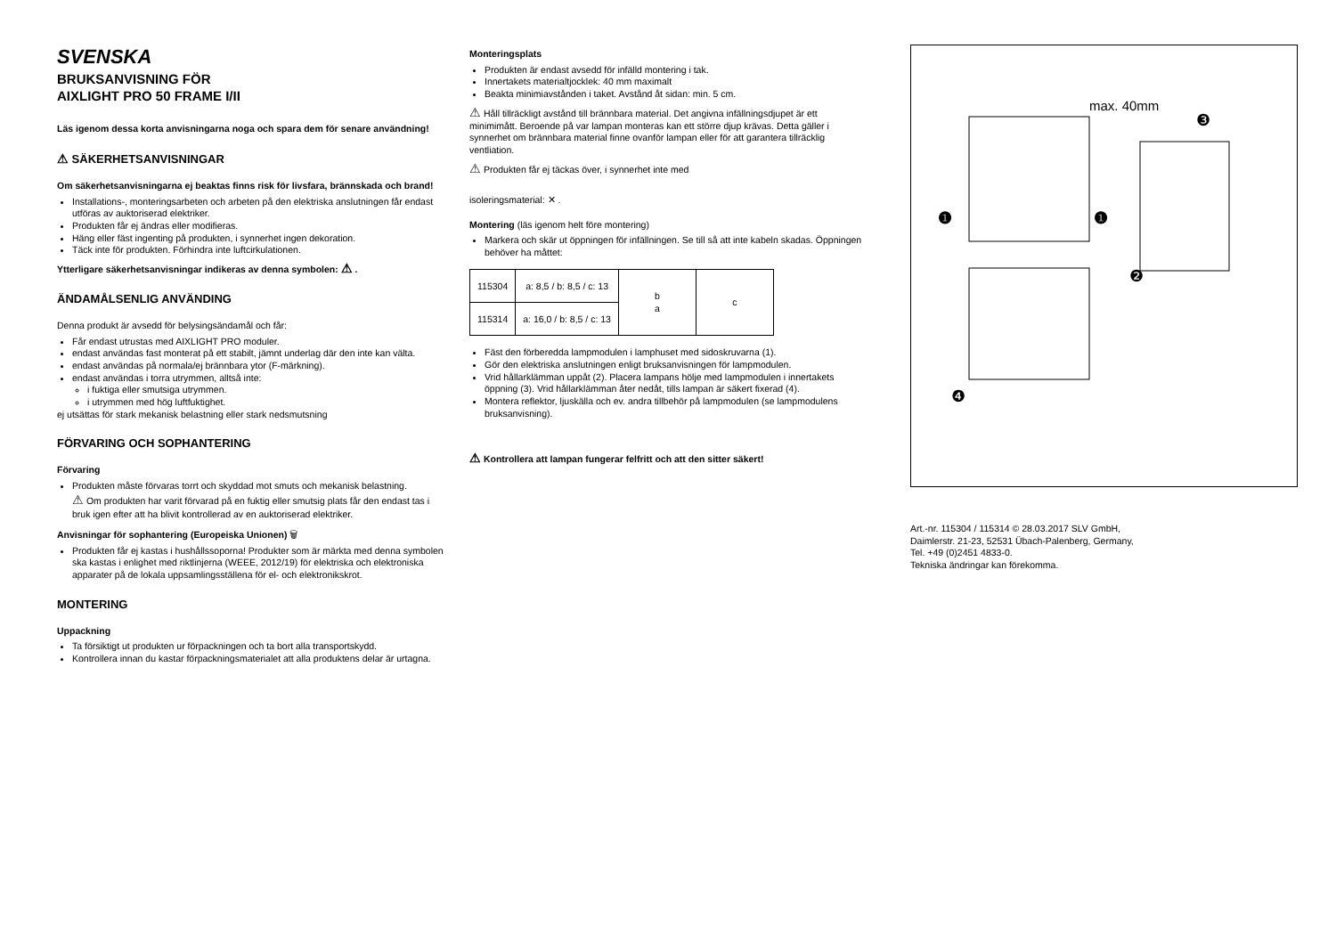SVENSKA
BRUKSANVISNING FÖR
AIXLIGHT PRO 50 FRAME I/II
Läs igenom dessa korta anvisningarna noga och spara dem för senare användning!
⚠ SÄKERHETSANVISNINGAR
Om säkerhetsanvisningarna ej beaktas finns risk för livsfara, brännskada och brand!
Installations-, monteringsarbeten och arbeten på den elektriska anslutningen får endast utföras av auktoriserad elektriker.
Produkten får ej ändras eller modifieras.
Häng eller fäst ingenting på produkten, i synnerhet ingen dekoration.
Täck inte för produkten. Förhindra inte luftcirkulationen.
Ytterligare säkerhetsanvisningar indikeras av denna symbolen: ⚠ .
ÄNDAMÅLSENLIG ANVÄNDING
Denna produkt är avsedd för belysingsändamål och får:
Får endast utrustas med AIXLIGHT PRO moduler.
endast användas fast monterat på ett stabilt, jämnt underlag där den inte kan välta.
endast användas på normala/ej brännbara ytor (F-märkning).
endast användas i torra utrymmen, alltså inte:
i fuktiga eller smutsiga utrymmen.
i utrymmen med hög luftfuktighet.
ej utsättas för stark mekanisk belastning eller stark nedsmutsning
FÖRVARING OCH SOPHANTERING
Förvaring
Produkten måste förvaras torrt och skyddad mot smuts och mekanisk belastning.
⚠ Om produkten har varit förvarad på en fuktig eller smutsig plats får den endast tas i bruk igen efter att ha blivit kontrollerad av en auktoriserad elektriker.
Anvisningar för sophantering (Europeiska Unionen) 🗑
Produkten får ej kastas i hushållssoporna! Produkter som är märkta med denna symbolen ska kastas i enlighet med riktlinjerna (WEEE, 2012/19) för elektriska och elektroniska apparater på de lokala uppsamlingsställena för el- och elektronikskrot.
MONTERING
Uppackning
Ta försiktigt ut produkten ur förpackningen och ta bort alla transportskydd.
Kontrollera innan du kastar förpackningsmaterialet att alla produktens delar är urtagna.
Monteringsplats
Produkten är endast avsedd för infälld montering i tak.
Innertakets materialtjocklek: 40 mm maximalt
Beakta minimiavstånden i taket. Avstånd åt sidan: min. 5 cm.
⚠ Håll tillräckligt avstånd till brännbara material. Det angivna infällningsdjupet är ett minimimått. Beroende på var lampan monteras kan ett större djup krävas. Detta gäller i synnerhet om brännbara material finne ovanför lampan eller för att garantera tillräcklig ventliation.
⚠ Produkten får ej täckas över, i synnerhet inte med
isoleringsmaterial: ✕ .
Montering (läs igenom helt före montering)
Markera och skär ut öppningen för infällningen. Se till så att inte kabeln skadas. Öppningen behöver ha måttet:
| 115304 | a: 8,5 / b: 8,5 / c: 13 | b a | c |
| 115314 | a: 16,0 / b: 8,5 / c: 13 | | |
Fäst den förberedda lampmodulen i lamphuset med sidoskruvarna (1).
Gör den elektriska anslutningen enligt bruksanvisningen för lampmodulen.
Vrid hållarklämman uppåt (2). Placera lampans hölje med lampmodulen i innertakets öppning (3). Vrid hållarklämman åter nedåt, tills lampan är säkert fixerad (4).
Montera reflektor, ljuskälla och ev. andra tillbehör på lampmodulen (se lampmodulens bruksanvisning).
⚠ Kontrollera att lampan fungerar felfritt och att den sitter säkert!
max. 40mm
❶
❶
❸
❷
❹
Art.-nr. 115304 / 115314 © 28.03.2017 SLV GmbH,
Daimlerstr. 21-23, 52531 Übach-Palenberg, Germany,
Tel. +49 (0)2451 4833-0.
Tekniska ändringar kan förekomma.